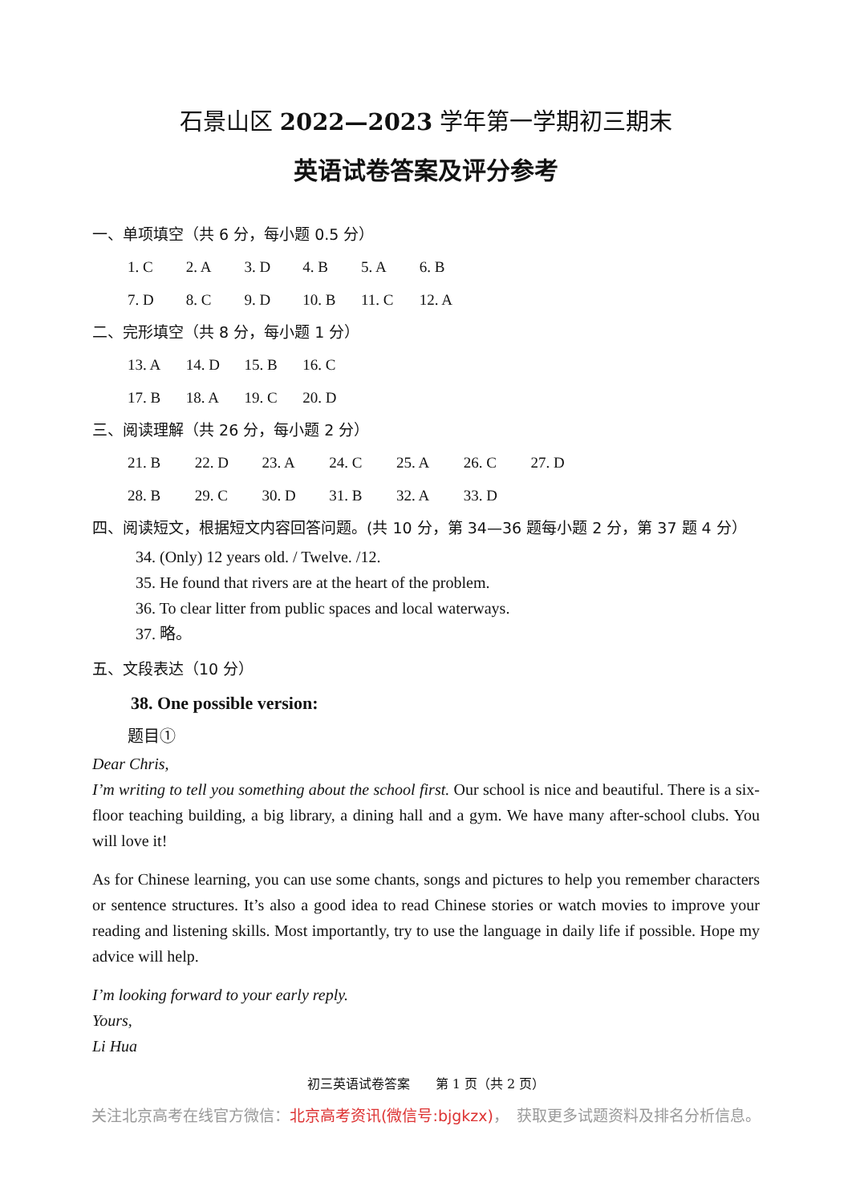石景山区 2022—2023 学年第一学期初三期末
英语试卷答案及评分参考
一、单项填空（共 6 分，每小题 0.5 分）
1. C 2. A 3. D 4. B 5. A 6. B
7. D 8. C 9. D 10. B 11. C 12. A
二、完形填空（共 8 分，每小题 1 分）
13. A 14. D 15. B 16. C
17. B 18. A 19. C 20. D
三、阅读理解（共 26 分，每小题 2 分）
21. B 22. D 23. A 24. C 25. A 26. C 27. D
28. B 29. C 30. D 31. B 32. A 33. D
四、阅读短文，根据短文内容回答问题。(共 10 分，第 34—36 题每小题 2 分，第 37 题 4 分）
34. (Only) 12 years old. / Twelve. /12.
35. He found that rivers are at the heart of the problem.
36. To clear litter from public spaces and local waterways.
37. 略。
五、文段表达（10 分）
38. One possible version:
题目①
Dear Chris,
I’m writing to tell you something about the school first. Our school is nice and beautiful. There is a six-floor teaching building, a big library, a dining hall and a gym. We have many after-school clubs. You will love it!
As for Chinese learning, you can use some chants, songs and pictures to help you remember characters or sentence structures. It’s also a good idea to read Chinese stories or watch movies to improve your reading and listening skills. Most importantly, try to use the language in daily life if possible. Hope my advice will help.
I’m looking forward to your early reply.
Yours,
Li Hua
初三英语试卷答案　　第 1 页（共 2 页）
关注北京高考在线官方微信：北京高考资讯(微信号:bjgkzx)，　获取更多试题资料及排名分析信息。